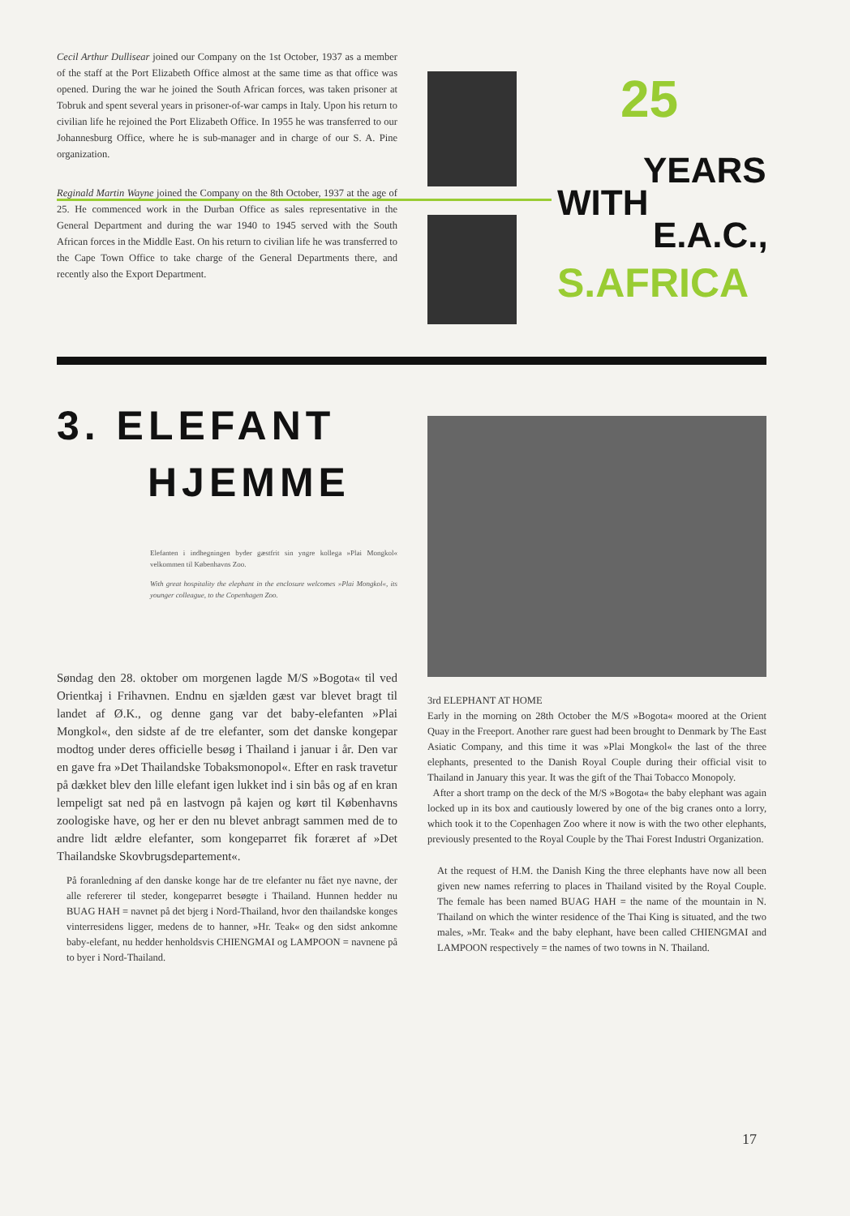Cecil Arthur Dullisear joined our Company on the 1st October, 1937 as a member of the staff at the Port Elizabeth Office almost at the same time as that office was opened. During the war he joined the South African forces, was taken prisoner at Tobruk and spent several years in prisoner-of-war camps in Italy. Upon his return to civilian life he rejoined the Port Elizabeth Office. In 1955 he was transferred to our Johannesburg Office, where he is sub-manager and in charge of our S. A. Pine organization.
Reginald Martin Wayne joined the Company on the 8th October, 1937 at the age of 25. He commenced work in the Durban Office as sales representative in the General Department and during the war 1940 to 1945 served with the South African forces in the Middle East. On his return to civilian life he was transferred to the Cape Town Office to take charge of the General Departments there, and recently also the Export Department.
25
YEARS
WITH
E.A.C.,
S.AFRICA
3. ELEFANT
HJEMME
Elefanten i indhegningen byder gæstfrit sin yngre kollega »Plai Mongkol« velkommen til Københavns Zoo.
With great hospitality the elephant in the enclosure welcomes »Plai Mongkol«, its younger colleague, to the Copenhagen Zoo.
Søndag den 28. oktober om morgenen lagde M/S »Bogota« til ved Orientkaj i Frihavnen. Endnu en sjælden gæst var blevet bragt til landet af Ø.K., og denne gang var det baby-elefanten »Plai Mongkol«, den sidste af de tre elefanter, som det danske kongepar modtog under deres officielle besøg i Thailand i januar i år. Den var en gave fra »Det Thailandske Tobaksmonopol«. Efter en rask travetur på dækket blev den lille elefant igen lukket ind i sin bås og af en kran lempeligt sat ned på en lastvogn på kajen og kørt til Københavns zoologiske have, og her er den nu blevet anbragt sammen med de to andre lidt ældre elefanter, som kongeparret fik foræret af »Det Thailandske Skovbrugsdepartement«.
På foranledning af den danske konge har de tre elefanter nu fået nye navne, der alle refererer til steder, kongeparret besøgte i Thailand. Hunnen hedder nu BUAG HAH = navnet på det bjerg i Nord-Thailand, hvor den thailandske konges vinterresidens ligger, medens de to hanner, »Hr. Teak« og den sidst ankomne baby-elefant, nu hedder henholdsvis CHIENGMAI og LAMPOON = navnene på to byer i Nord-Thailand.
3rd ELEPHANT AT HOME
Early in the morning on 28th October the M/S »Bogota« moored at the Orient Quay in the Freeport. Another rare guest had been brought to Denmark by The East Asiatic Company, and this time it was »Plai Mongkol« the last of the three elephants, presented to the Danish Royal Couple during their official visit to Thailand in January this year. It was the gift of the Thai Tobacco Monopoly.
After a short tramp on the deck of the M/S »Bogota« the baby elephant was again locked up in its box and cautiously lowered by one of the big cranes onto a lorry, which took it to the Copenhagen Zoo where it now is with the two other elephants, previously presented to the Royal Couple by the Thai Forest Industri Organization.
At the request of H.M. the Danish King the three elephants have now all been given new names referring to places in Thailand visited by the Royal Couple. The female has been named BUAG HAH = the name of the mountain in N. Thailand on which the winter residence of the Thai King is situated, and the two males, »Mr. Teak« and the baby elephant, have been called CHIENGMAI and LAMPOON respectively = the names of two towns in N. Thailand.
17